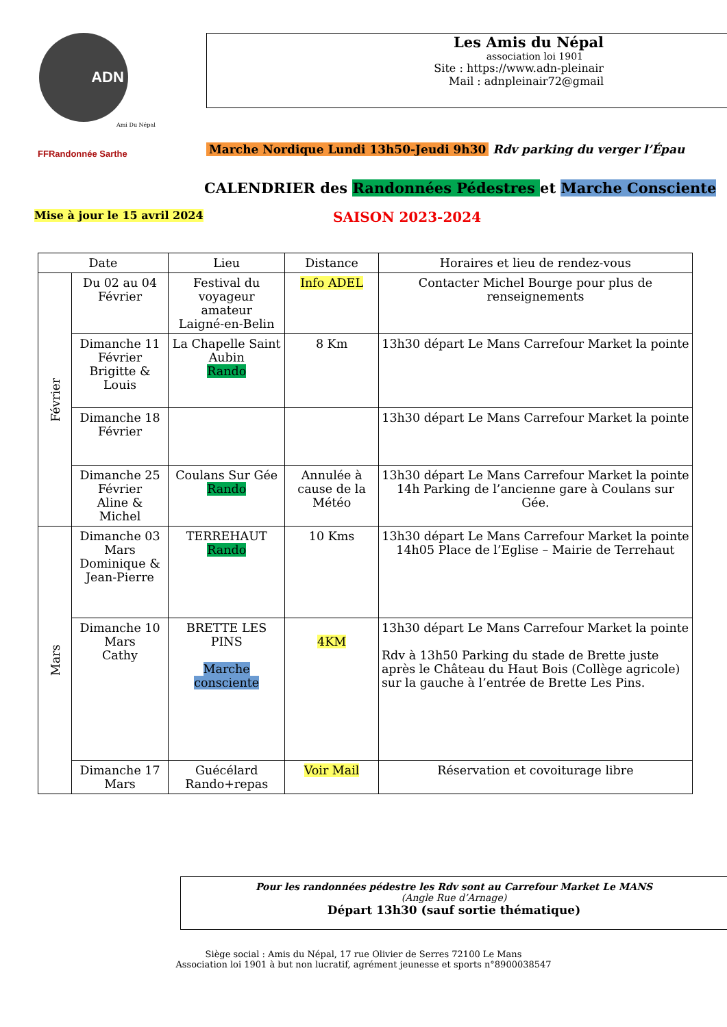ADN
Ami Du Népal
FFRandonnée Sarthe
Les Amis du Népal
association loi 1901
Site : https://www.adn-pleinair
Mail : adnpleinair72@gmail
Marche Nordique Lundi 13h50-Jeudi 9h30 Rdv parking du verger l’Épau
CALENDRIER des Randonnées Pédestres et Marche Consciente
Mise à jour le 15 avril 2024
SAISON 2023-2024
| Date | | Lieu | Distance | Horaires et lieu de rendez-vous |
| --- | --- | --- | --- | --- |
| Février | Du 02 au 04 Février | Festival du voyageur amateur Laigné-en-Belin | Info ADEL | Contacter Michel Bourge pour plus de renseignements |
| | Dimanche 11 Février Brigitte & Louis | La Chapelle Saint Aubin Rando | 8 Km | 13h30 départ Le Mans Carrefour Market la pointe |
| | Dimanche 18 Février | | | 13h30 départ Le Mans Carrefour Market la pointe |
| | Dimanche 25 Février Aline & Michel | Coulans Sur Gée Rando | Annulée à cause de la Météo | 13h30 départ Le Mans Carrefour Market la pointe 14h Parking de l’ancienne gare à Coulans sur Gée. |
| Mars | Dimanche 03 Mars Dominique & Jean-Pierre | TERREHAUT Rando | 10 Kms | 13h30 départ Le Mans Carrefour Market la pointe 14h05 Place de l’Eglise – Mairie de Terrehaut |
| | Dimanche 10 Mars Cathy | BRETTE LES PINS Marche consciente | 4KM | 13h30 départ Le Mans Carrefour Market la pointe Rdv à 13h50 Parking du stade de Brette juste après le Château du Haut Bois (Collège agricole) sur la gauche à l’entrée de Brette Les Pins. |
| | Dimanche 17 Mars | Guécélard Rando+repas | Voir Mail | Réservation et covoiturage libre |
Pour les randonnées pédestre les Rdv sont au Carrefour Market Le MANS
(Angle Rue d’Arnage)
Départ 13h30 (sauf sortie thématique)
Siège social : Amis du Népal, 17 rue Olivier de Serres 72100 Le Mans
Association loi 1901 à but non lucratif, agrément jeunesse et sports n°8900038547